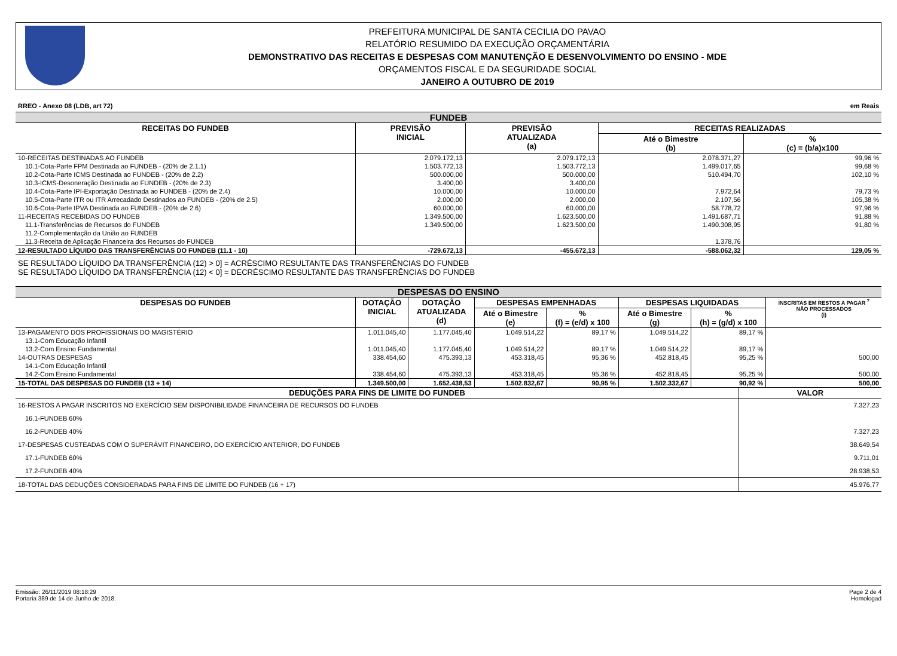PREFEITURA MUNICIPAL DE SANTA CECILIA DO PAVAO
RELATÓRIO RESUMIDO DA EXECUÇÃO ORÇAMENTÁRIA
DEMONSTRATIVO DAS RECEITAS E DESPESAS COM MANUTENÇÃO E DESENVOLVIMENTO DO ENSINO - MDE
ORÇAMENTOS FISCAL E DA SEGURIDADE SOCIAL
JANEIRO A OUTUBRO DE 2019
RREO - Anexo 08 (LDB, art 72) em Reais
FUNDEB
| RECEITAS DO FUNDEB | PREVISÃO INICIAL | PREVISÃO ATUALIZADA (a) | RECEITAS REALIZADAS | |
| --- | --- | --- | --- | --- |
| | | | Até o Bimestre (b) | % (c) = (b/a)x100 |
| 10-RECEITAS DESTINADAS AO FUNDEB | 2.079.172,13 | 2.079.172,13 | 2.078.371,27 | 99,96 % |
| 10.1-Cota-Parte FPM Destinada ao FUNDEB - (20% de 2.1.1) | 1.503.772,13 | 1.503.772,13 | 1.499.017,65 | 99,68 % |
| 10.2-Cota-Parte ICMS Destinada ao FUNDEB - (20% de 2.2) | 500.000,00 | 500.000,00 | 510.494,70 | 102,10 % |
| 10.3-ICMS-Desoneração Destinada ao FUNDEB - (20% de 2.3) | 3.400,00 | 3.400,00 | | |
| 10.4-Cota-Parte IPI-Exportação Destinada ao FUNDEB - (20% de 2.4) | 10.000,00 | 10.000,00 | 7.972,64 | 79,73 % |
| 10.5-Cota-Parte ITR ou ITR Arrecadado Destinados ao FUNDEB - (20% de 2.5) | 2.000,00 | 2.000,00 | 2.107,56 | 105,38 % |
| 10.6-Cota-Parte IPVA Destinada ao FUNDEB - (20% de 2.6) | 60.000,00 | 60.000,00 | 58.778,72 | 97,96 % |
| 11-RECEITAS RECEBIDAS DO FUNDEB | 1.349.500,00 | 1.623.500,00 | 1.491.687,71 | 91,88 % |
| 11.1-Transferências de Recursos do FUNDEB | 1.349.500,00 | 1.623.500,00 | 1.490.308,95 | 91,80 % |
| 11.2-Complementação da União ao FUNDEB | | | | |
| 11.3-Receita de Aplicação Financeira dos Recursos do FUNDEB | | | 1.378,76 | |
| 12-RESULTADO LÍQUIDO DAS TRANSFERÊNCIAS DO FUNDEB (11.1 - 10) | -729.672,13 | -455.672,13 | -588.062,32 | 129,05 % |
SE RESULTADO LÍQUIDO DA TRANSFERÊNCIA (12) > 0] = ACRÉSCIMO RESULTANTE DAS TRANSFERÊNCIAS DO FUNDEB
SE RESULTADO LÍQUIDO DA TRANSFERÊNCIA (12) < 0] = DECRÉSCIMO RESULTANTE DAS TRANSFERÊNCIAS DO FUNDEB
DESPESAS DO ENSINO
| DESPESAS DO FUNDEB | DOTAÇÃO INICIAL | DOTAÇÃO ATUALIZADA (d) | DESPESAS EMPENHADAS | | DESPESAS LIQUIDADAS | | INSCRITAS EM RESTOS A PAGAR <sup>7</sup> NÃO PROCESSADOS (i) |
| --- | --- | --- | --- | --- | --- | --- | --- |
| | | | Até o Bimestre (e) | % (f) = (e/d) x 100 | Até o Bimestre (g) | % (h) = (g/d) x 100 | |
| 13-PAGAMENTO DOS PROFISSIONAIS DO MAGISTÉRIO | 1.011.045,40 | 1.177.045,40 | 1.049.514,22 | 89,17 % | 1.049.514,22 | 89,17 % | |
| 13.1-Com Educação Infantil | | | | | | | |
| 13.2-Com Ensino Fundamental | 1.011.045,40 | 1.177.045,40 | 1.049.514,22 | 89,17 % | 1.049.514,22 | 89,17 % | |
| 14-OUTRAS DESPESAS | 338.454,60 | 475.393,13 | 453.318,45 | 95,36 % | 452.818,45 | 95,25 % | 500,00 |
| 14.1-Com Educação Infantil | | | | | | | |
| 14.2-Com Ensino Fundamental | 338.454,60 | 475.393,13 | 453.318,45 | 95,36 % | 452.818,45 | 95,25 % | 500,00 |
| 15-TOTAL DAS DESPESAS DO FUNDEB (13 + 14) | 1.349.500,00 | 1.652.438,53 | 1.502.832,67 | 90,95 % | 1.502.332,67 | 90,92 % | 500,00 |
| DEDUÇÕES PARA FINS DE LIMITE DO FUNDEB | VALOR |
| --- | --- |
| 16-RESTOS A PAGAR INSCRITOS NO EXERCÍCIO SEM DISPONIBILIDADE FINANCEIRA DE RECURSOS DO FUNDEB | 7.327,23 |
| 16.1-FUNDEB 60% | |
| 16.2-FUNDEB 40% | 7.327,23 |
| 17-DESPESAS CUSTEADAS COM O SUPERÁVIT FINANCEIRO, DO EXERCÍCIO ANTERIOR, DO FUNDEB | 38.649,54 |
| 17.1-FUNDEB 60% | 9.711,01 |
| 17.2-FUNDEB 40% | 28.938,53 |
| 18-TOTAL DAS DEDUÇÕES CONSIDERADAS PARA FINS DE LIMITE DO FUNDEB (16 + 17) | 45.976,77 |
Emissão: 26/11/2019 08:18:29
Portaria 389 de 14 de Junho de 2018.
Page 2 de 4
Homologad